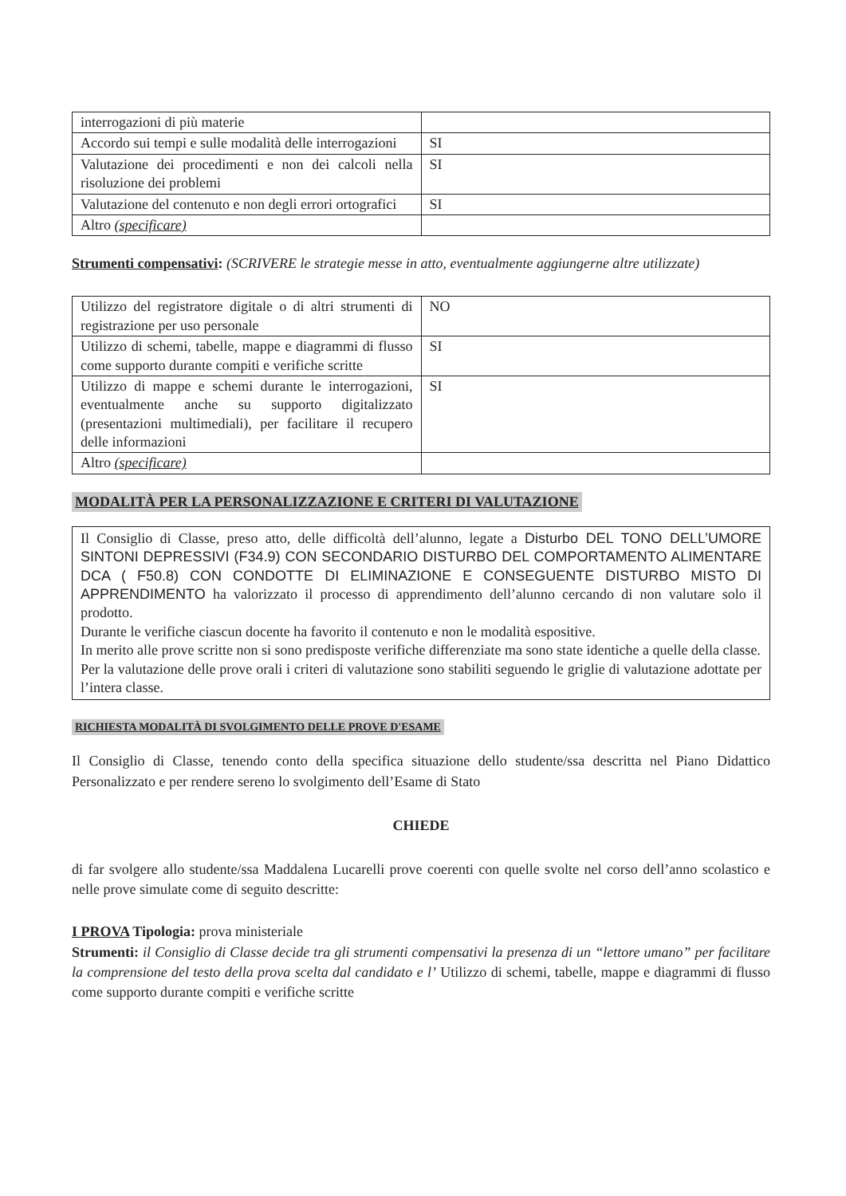| interrogazioni di più materie | |
| Accordo sui tempi e sulle modalità delle interrogazioni | SI |
| Valutazione dei procedimenti e non dei calcoli nella risoluzione dei problemi | SI |
| Valutazione del contenuto e non degli errori ortografici | SI |
| Altro (specificare) | |
Strumenti compensativi: (SCRIVERE le strategie messe in atto, eventualmente aggiungerne altre utilizzate)
| Utilizzo del registratore digitale o di altri strumenti di registrazione per uso personale | NO |
| Utilizzo di schemi, tabelle, mappe e diagrammi di flusso come supporto durante compiti e verifiche scritte | SI |
| Utilizzo di mappe e schemi durante le interrogazioni, eventualmente anche su supporto digitalizzato (presentazioni multimediali), per facilitare il recupero delle informazioni | SI |
| Altro (specificare) | |
MODALITÀ PER LA PERSONALIZZAZIONE E CRITERI DI VALUTAZIONE
Il Consiglio di Classe, preso atto, delle difficoltà dell’alunno, legate a Disturbo DEL TONO DELL’UMORE SINTONI DEPRESSIVI (F34.9) CON SECONDARIO DISTURBO DEL COMPORTAMENTO ALIMENTARE DCA ( F50.8) CON CONDOTTE DI ELIMINAZIONE E CONSEGUENTE DISTURBO MISTO DI APPRENDIMENTO ha valorizzato il processo di apprendimento dell’alunno cercando di non valutare solo il prodotto.
Durante le verifiche ciascun docente ha favorito il contenuto e non le modalità espositive.
In merito alle prove scritte non si sono predisposte verifiche differenziate ma sono state identiche a quelle della classe.
Per la valutazione delle prove orali i criteri di valutazione sono stabiliti seguendo le griglie di valutazione adottate per l’intera classe.
RICHIESTA MODALITÀ DI SVOLGIMENTO DELLE PROVE D'ESAME
Il Consiglio di Classe, tenendo conto della specifica situazione dello studente/ssa descritta nel Piano Didattico Personalizzato e per rendere sereno lo svolgimento dell’Esame di Stato
CHIEDE
di far svolgere allo studente/ssa Maddalena Lucarelli prove coerenti con quelle svolte nel corso dell’anno scolastico e nelle prove simulate come di seguito descritte:
I PROVA Tipologia: prova ministeriale
Strumenti: il Consiglio di Classe decide tra gli strumenti compensativi la presenza di un “lettore umano” per facilitare la comprensione del testo della prova scelta dal candidato e l’ Utilizzo di schemi, tabelle, mappe e diagrammi di flusso come supporto durante compiti e verifiche scritte